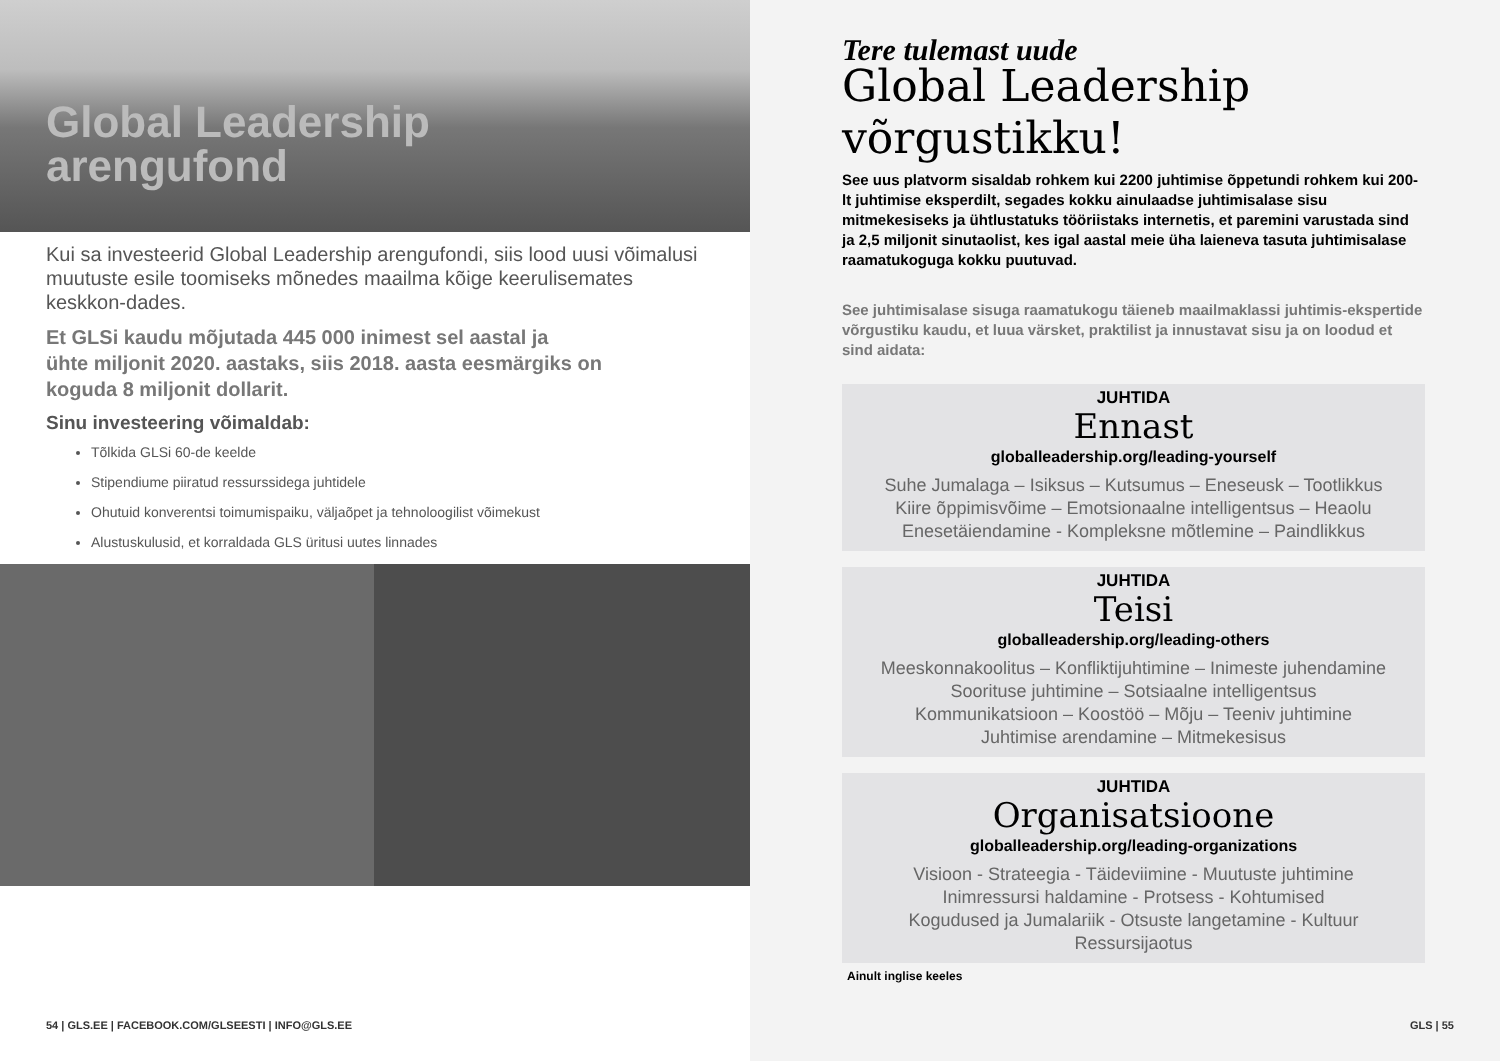Global Leadership
arengufond
Kui sa investeerid Global Leadership arengufondi, siis lood uusi võimalusi muutuste esile toomiseks mõnedes maailma kõige keerulisemates keskkon-dades.
Et GLSi kaudu mõjutada 445 000 inimest sel aastal ja
ühte miljonit 2020. aastaks, siis 2018. aasta eesmärgiks on
koguda 8 miljonit dollarit.
Sinu investeering võimaldab:
Tõlkida GLSi 60-de keelde
Stipendiume piiratud ressurssidega juhtidele
Ohutuid konverentsi toimumispaiku, väljaõpet ja tehnoloogilist võimekust
Alustuskulusid, et korraldada GLS üritusi uutes linnades
54 | GLS.EE | FACEBOOK.COM/GLSEESTI | INFO@GLS.EE
Tere tulemast uude
Global Leadership
võrgustikku!
See uus platvorm sisaldab rohkem kui 2200 juhtimise õppetundi rohkem kui 200-lt juhtimise eksperdilt, segades kokku ainulaadse juhtimisalase sisu mitmekesiseks ja ühtlustatuks tööriistaks internetis, et paremini varustada sind ja 2,5 miljonit sinutaolist, kes igal aastal meie üha laieneva tasuta juhtimisalase raamatukoguga kokku puutuvad.
See juhtimisalase sisuga raamatukogu täieneb maailmaklassi juhtimis-ekspertide võrgustiku kaudu, et luua värsket, praktilist ja innustavat sisu ja on loodud et sind aidata:
JUHTIDA
Ennast
globalleadership.org/leading-yourself
Suhe Jumalaga – Isiksus – Kutsumus – Eneseusk – Tootlikkus
Kiire õppimisvõime – Emotsionaalne intelligentsus – Heaolu
Enesetäiendamine - Kompleksne mõtlemine – Paindlikkus
JUHTIDA
Teisi
globalleadership.org/leading-others
Meeskonnakoolitus – Konfliktijuhtimine – Inimeste juhendamine
Soorituse juhtimine – Sotsiaalne intelligentsus
Kommunikatsioon – Koostöö – Mõju – Teeniv juhtimine
Juhtimise arendamine – Mitmekesisus
JUHTIDA
Organisatsioone
globalleadership.org/leading-organizations
Visioon - Strateegia - Täideviimine - Muutuste juhtimine
Inimressursi haldamine - Protsess - Kohtumised
Kogudused ja Jumalariik - Otsuste langetamine - Kultuur
Ressursijaotus
Ainult inglise keeles
GLS | 55